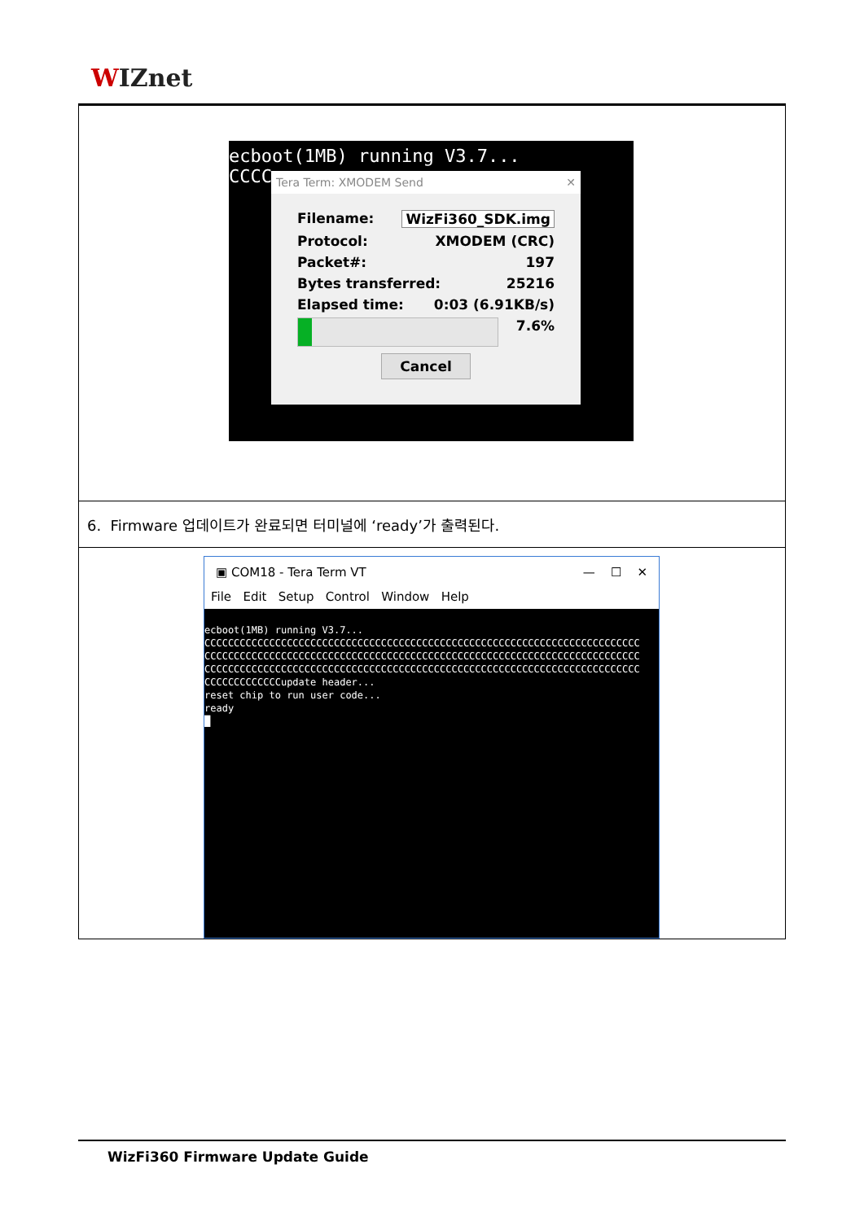WIZnet
| ecboot(1MB) running V3.7... CCCC Tera Term: XMODEM Send ✕ Filename: WizFi360_SDK.img Protocol: XMODEM (CRC) Packet#: 197 Bytes transferred: 25216 Elapsed time: 0:03 (6.91KB/s) 7.6% Cancel |
| 6. Firmware 업데이트가 완료되면 터미널에 ‘ready’가 출력된다. |
| ▣ COM18 - Tera Term VT — ☐ ✕ File Edit Setup Control Window Help ecboot(1MB) running V3.7... CCCCCCCCCCCCCCCCCCCCCCCCCCCCCCCCCCCCCCCCCCCCCCCCCCCCCCCCCCCCCCCCCCCCCCCCCC CCCCCCCCCCCCCCCCCCCCCCCCCCCCCCCCCCCCCCCCCCCCCCCCCCCCCCCCCCCCCCCCCCCCCCCCCC CCCCCCCCCCCCCCCCCCCCCCCCCCCCCCCCCCCCCCCCCCCCCCCCCCCCCCCCCCCCCCCCCCCCCCCCCC CCCCCCCCCCCCCupdate header... reset chip to run user code... ready █ |
WizFi360 Firmware Update Guide